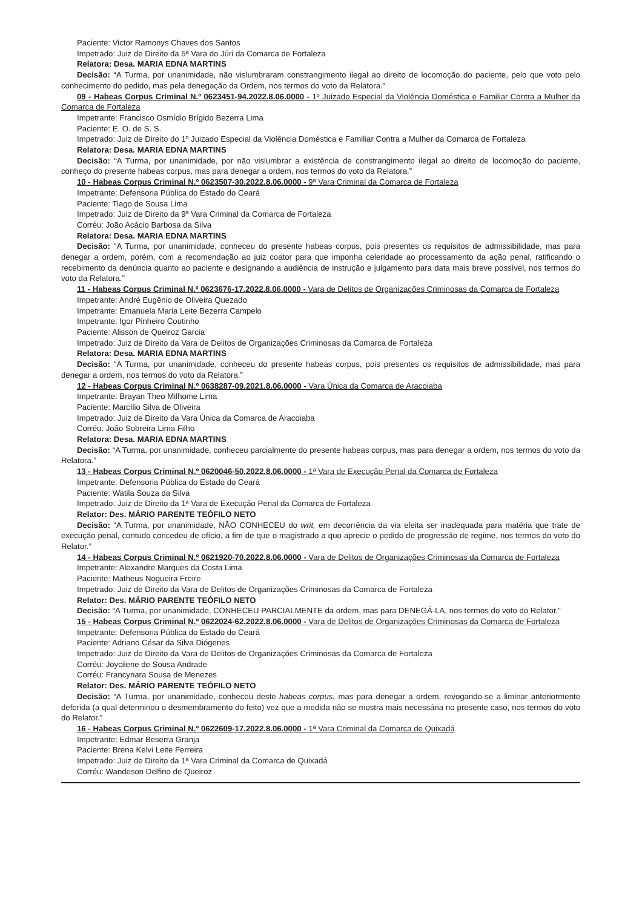Paciente: Victor Ramonys Chaves dos Santos
Impetrado: Juiz de Direito da 5ª Vara do Júri da Comarca de Fortaleza
Relatora: Desa. MARIA EDNA MARTINS
Decisão: “A Turma, por unanimidade, não vislumbraram constrangimento ilegal ao direito de locomoção do paciente, pelo que voto pelo conhecimento do pedido, mas pela denegação da Ordem, nos termos do voto da Relatora.”
09 - Habeas Corpus Criminal N.º 0623451-94.2022.8.06.0000 - 1º Juizado Especial da Violência Doméstica e Familiar Contra a Mulher da Comarca de Fortaleza
Impetrante: Francisco Osmídio Brígido Bezerra Lima
Paciente: E. O. de S. S.
Impetrado: Juiz de Direito do 1º Juizado Especial da Violência Doméstica e Familiar Contra a Mulher da Comarca de Fortaleza
Relatora: Desa. MARIA EDNA MARTINS
Decisão: “A Turma, por unanimidade, por não vislumbrar a existência de constrangimento ilegal ao direito de locomoção do paciente, conheço do presente habeas corpus, mas para denegar a ordem, nos termos do voto da Relatora.”
10 - Habeas Corpus Criminal N.º 0623507-30.2022.8.06.0000 - 9ª Vara Criminal da Comarca de Fortaleza
Impetrante: Defensoria Pública do Estado do Ceará
Paciente: Tiago de Sousa Lima
Impetrado: Juiz de Direito da 9ª Vara Criminal da Comarca de Fortaleza
Corréu: João Acácio Barbosa da Silva
Relatora: Desa. MARIA EDNA MARTINS
Decisão: “A Turma, por unanimidade, conheceu do presente habeas corpus, pois presentes os requisitos de admissibilidade, mas para denegar a ordem, porém, com a recomendação ao juiz coator para que imponha celeridade ao processamento da ação penal, ratificando o recebimento da denúncia quanto ao paciente e designando a audiência de instrução e julgamento para data mais breve possível, nos termos do voto da Relatora.”
11 - Habeas Corpus Criminal N.º 0623676-17.2022.8.06.0000 - Vara de Delitos de Organizações Criminosas da Comarca de Fortaleza
Impetrante: André Eugênio de Oliveira Quezado
Impetrante: Emanuela Maria Leite Bezerra Campelo
Impetrante: Igor Pinheiro Coutinho
Paciente: Alisson de Queiroz Garcia
Impetrado: Juiz de Direito da Vara de Delitos de Organizações Criminosas da Comarca de Fortaleza
Relatora: Desa. MARIA EDNA MARTINS
Decisão: “A Turma, por unanimidade, conheceu do presente habeas corpus, pois presentes os requisitos de admissibilidade, mas para denegar a ordem, nos termos do voto da Relatora.”
12 - Habeas Corpus Criminal N.º 0638287-09.2021.8.06.0000 - Vara Única da Comarca de Aracoiaba
Impetrante: Brayan Theo Milhome Lima
Paciente: Marcílio Silva de Oliveira
Impetrado: Juiz de Direito da Vara Única da Comarca de Aracoiaba
Corréu: João Sobreira Lima Filho
Relatora: Desa. MARIA EDNA MARTINS
Decisão: “A Turma, por unanimidade, conheceu parcialmente do presente habeas corpus, mas para denegar a ordem, nos termos do voto da Relatora.”
13 - Habeas Corpus Criminal N.º 0620046-50.2022.8.06.0000 - 1ª Vara de Execução Penal da Comarca de Fortaleza
Impetrante: Defensoria Pública do Estado do Ceará
Paciente: Watila Souza da Silva
Impetrado: Juiz de Direito da 1ª Vara de Execução Penal da Comarca de Fortaleza
Relator: Des. MÁRIO PARENTE TEÓFILO NETO
Decisão: “A Turma, por unanimidade, NÃO CONHECEU do writ, em decorrência da via eleita ser inadequada para matéria que trate de execução penal, contudo concedeu de ofício, a fim de que o magistrado a quo aprecie o pedido de progressão de regime, nos termos do voto do Relator.”
14 - Habeas Corpus Criminal N.º 0621920-70.2022.8.06.0000 - Vara de Delitos de Organizações Criminosas da Comarca de Fortaleza
Impetrante: Alexandre Marques da Costa Lima
Paciente: Matheus Nogueira Freire
Impetrado: Juiz de Direito da Vara de Delitos de Organizações Criminosas da Comarca de Fortaleza
Relator: Des. MÁRIO PARENTE TEÓFILO NETO
Decisão: “A Turma, por unanimidade, CONHECEU PARCIALMENTE da ordem, mas para DENEGÁ-LA, nos termos do voto do Relator.”
15 - Habeas Corpus Criminal N.º 0622024-62.2022.8.06.0000 - Vara de Delitos de Organizações Criminosas da Comarca de Fortaleza
Impetrante: Defensoria Pública do Estado do Ceará
Paciente: Adriano César da Silva Diógenes
Impetrado: Juiz de Direito da Vara de Delitos de Organizações Criminosas da Comarca de Fortaleza
Corréu: Joycilene de Sousa Andrade
Corréu: Francynara Sousa de Menezes
Relator: Des. MÁRIO PARENTE TEÓFILO NETO
Decisão: “A Turma, por unanimidade, conheceu deste habeas corpus, mas para denegar a ordem, revogando-se a liminar anteriormente deferida (a qual determinou o desmembramento do feito) vez que a medida não se mostra mais necessária no presente caso, nos termos do voto do Relator.”
16 - Habeas Corpus Criminal N.º 0622609-17.2022.8.06.0000 - 1ª Vara Criminal da Comarca de Quixadá
Impetrante: Edmar Beserra Granja
Paciente: Brena Kelvi Leite Ferreira
Impetrado: Juiz de Direito da 1ª Vara Criminal da Comarca de Quixadá
Corréu: Wandeson Delfino de Queiroz